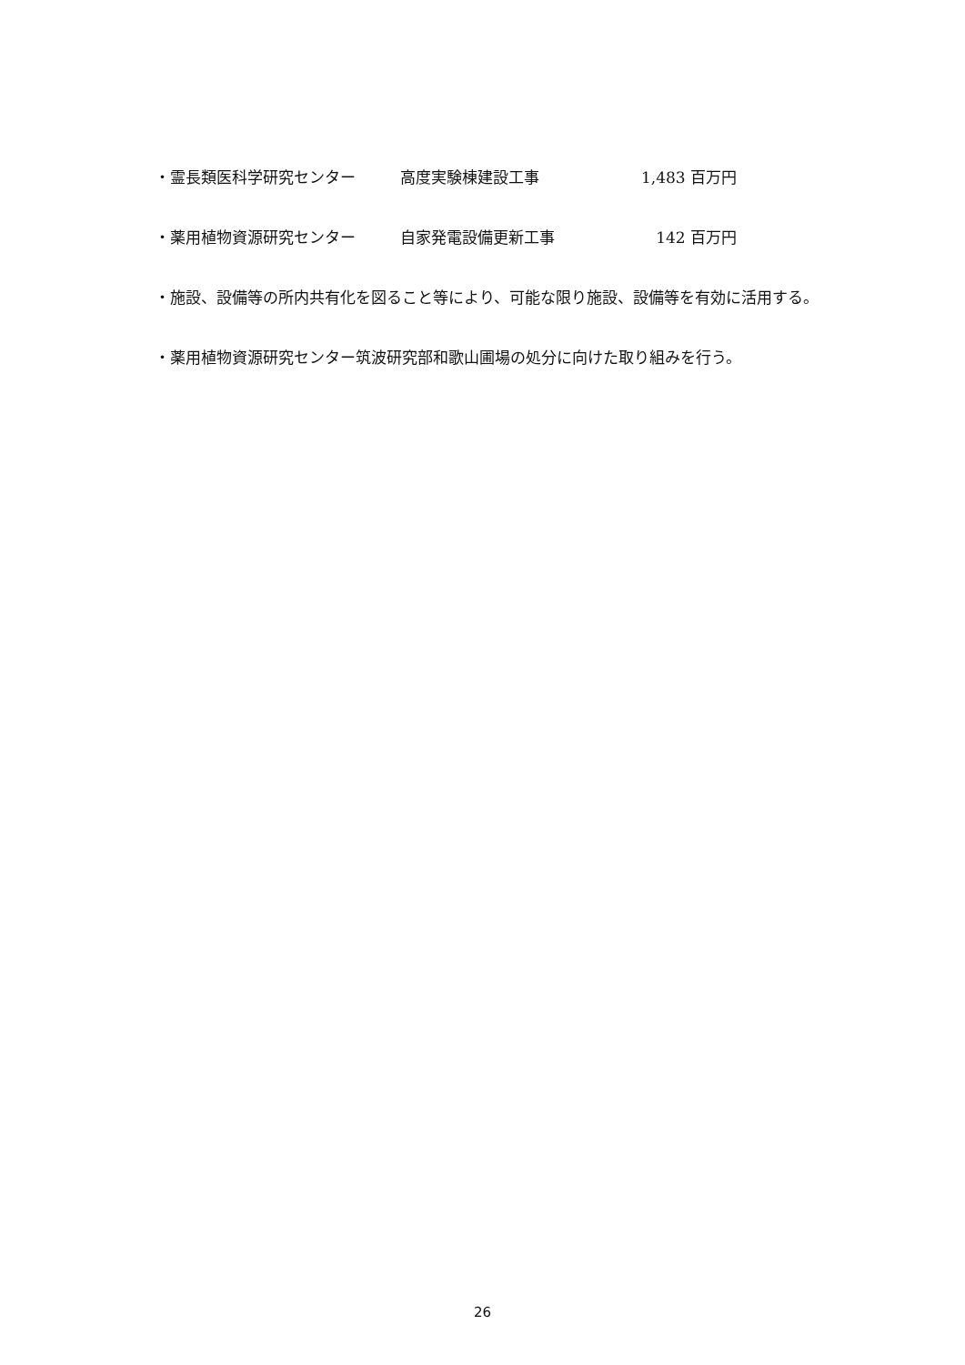・霊長類医科学研究センター 高度実験棟建設工事 1,483 百万円
・薬用植物資源研究センター 自家発電設備更新工事 142 百万円
・施設、設備等の所内共有化を図ること等により、可能な限り施設、設備等を有効に活用する。
・薬用植物資源研究センター筑波研究部和歌山圃場の処分に向けた取り組みを行う。
26